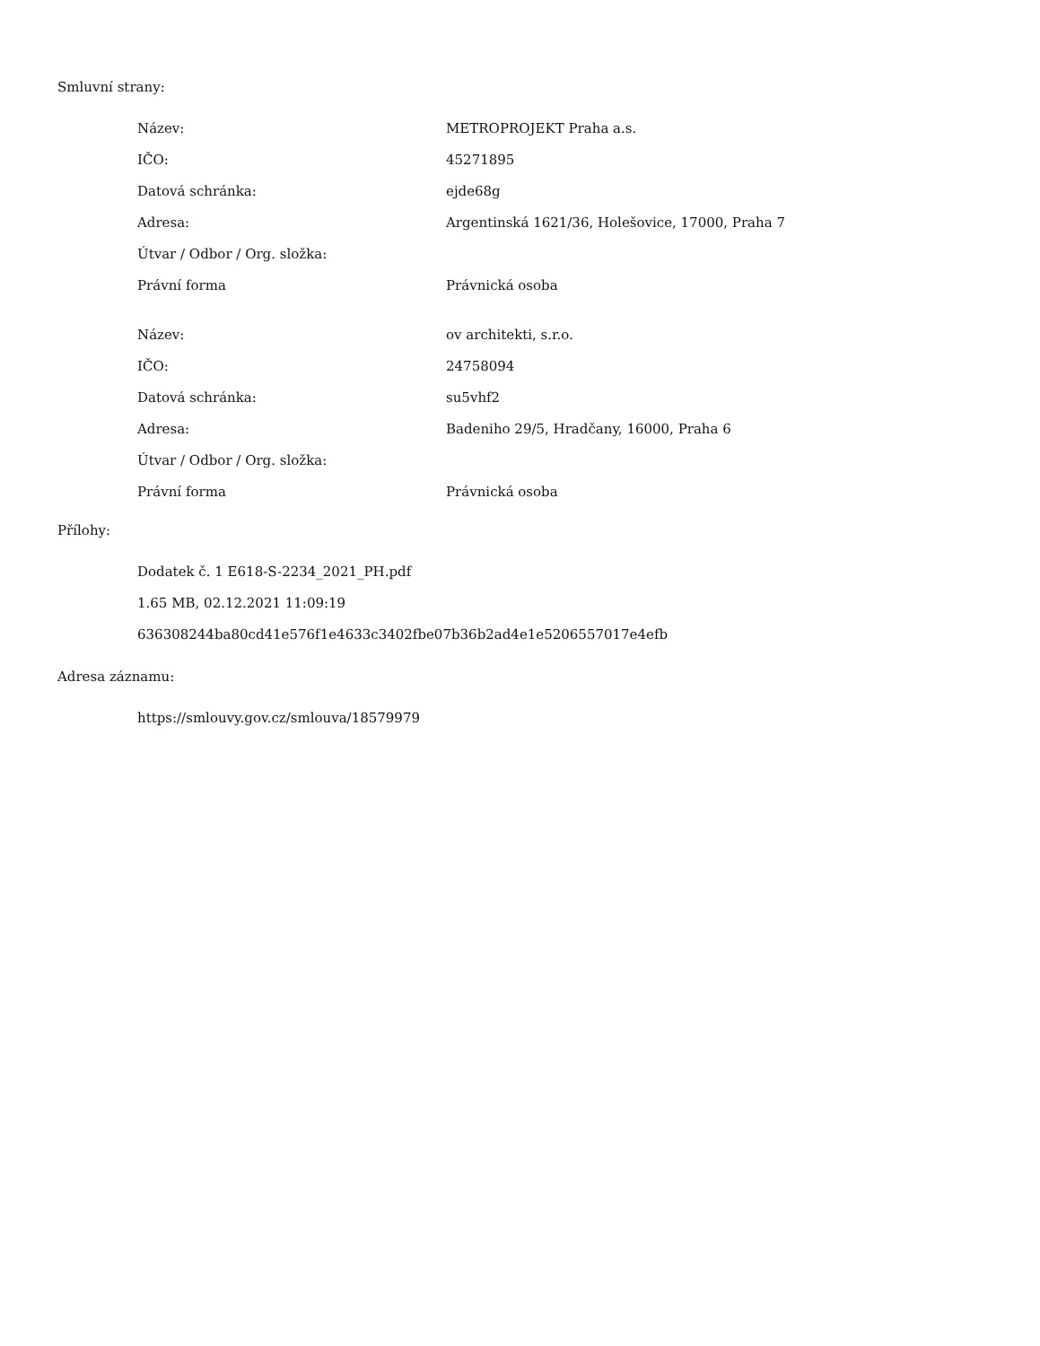Smluvní strany:
| Název: | METROPROJEKT Praha a.s. |
| IČO: | 45271895 |
| Datová schránka: | ejde68g |
| Adresa: | Argentinská 1621/36, Holešovice, 17000, Praha 7 |
| Útvar / Odbor / Org. složka: | |
| Právní forma | Právnická osoba |
| Název: | ov architekti, s.r.o. |
| IČO: | 24758094 |
| Datová schránka: | su5vhf2 |
| Adresa: | Badeniho 29/5, Hradčany, 16000, Praha 6 |
| Útvar / Odbor / Org. složka: | |
| Právní forma | Právnická osoba |
Přílohy:
Dodatek č. 1 E618-S-2234_2021_PH.pdf
1.65 MB, 02.12.2021 11:09:19
636308244ba80cd41e576f1e4633c3402fbe07b36b2ad4e1e5206557017e4efb
Adresa záznamu:
https://smlouvy.gov.cz/smlouva/18579979